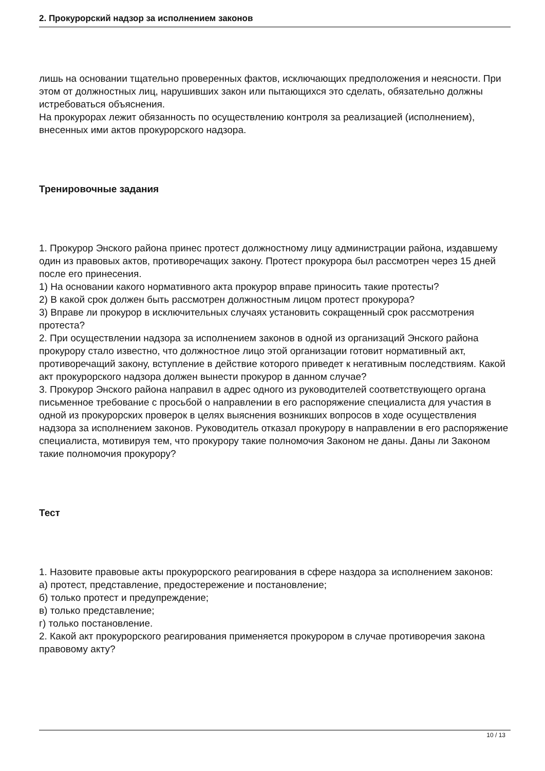2. Прокурорский надзор за исполнением законов
лишь на основании тщательно проверенных фактов, исключающих предположения и неясности. При этом от должностных лиц, нарушивших закон или пытающихся это сделать, обязательно должны истребоваться объяснения.
На прокурорах лежит обязанность по осуществлению контроля за реализацией (исполнением), внесенных ими актов прокурорского надзора.
Тренировочные задания
1. Прокурор Энского района принес протест должностному лицу администрации района, издавшему один из правовых актов, противоречащих закону. Протест прокурора был рассмотрен через 15 дней после его принесения.
1) На основании какого нормативного акта прокурор вправе приносить такие протесты?
2) В какой срок должен быть рассмотрен должностным лицом протест прокурора?
3) Вправе ли прокурор в исключительных случаях установить сокращенный срок рассмотрения протеста?
2. При осуществлении надзора за исполнением законов в одной из организаций Энского района прокурору стало известно, что должностное лицо этой организации готовит нормативный акт, противоречащий закону, вступление в действие которого приведет к негативным последствиям. Какой акт прокурорского надзора должен вынести прокурор в данном случае?
3. Прокурор Энского района направил в адрес одного из руководителей соответствующего органа письменное требование с просьбой о направлении в его распоряжение специалиста для участия в одной из прокурорских проверок в целях выяснения возникших вопросов в ходе осуществления надзора за исполнением законов. Руководитель отказал прокурору в направлении в его распоряжение специалиста, мотивируя тем, что прокурору такие полномочия Законом не даны. Даны ли Законом такие полномочия прокурору?
Тест
1. Назовите правовые акты прокурорского реагирования в сфере наздора за исполнением законов:
а) протест, представление, предостережение и постановление;
б) только протест и предупреждение;
в) только представление;
г) только постановление.
2. Какой акт прокурорского реагирования применяется прокурором в случае противоречия закона правовому акту?
10 / 13